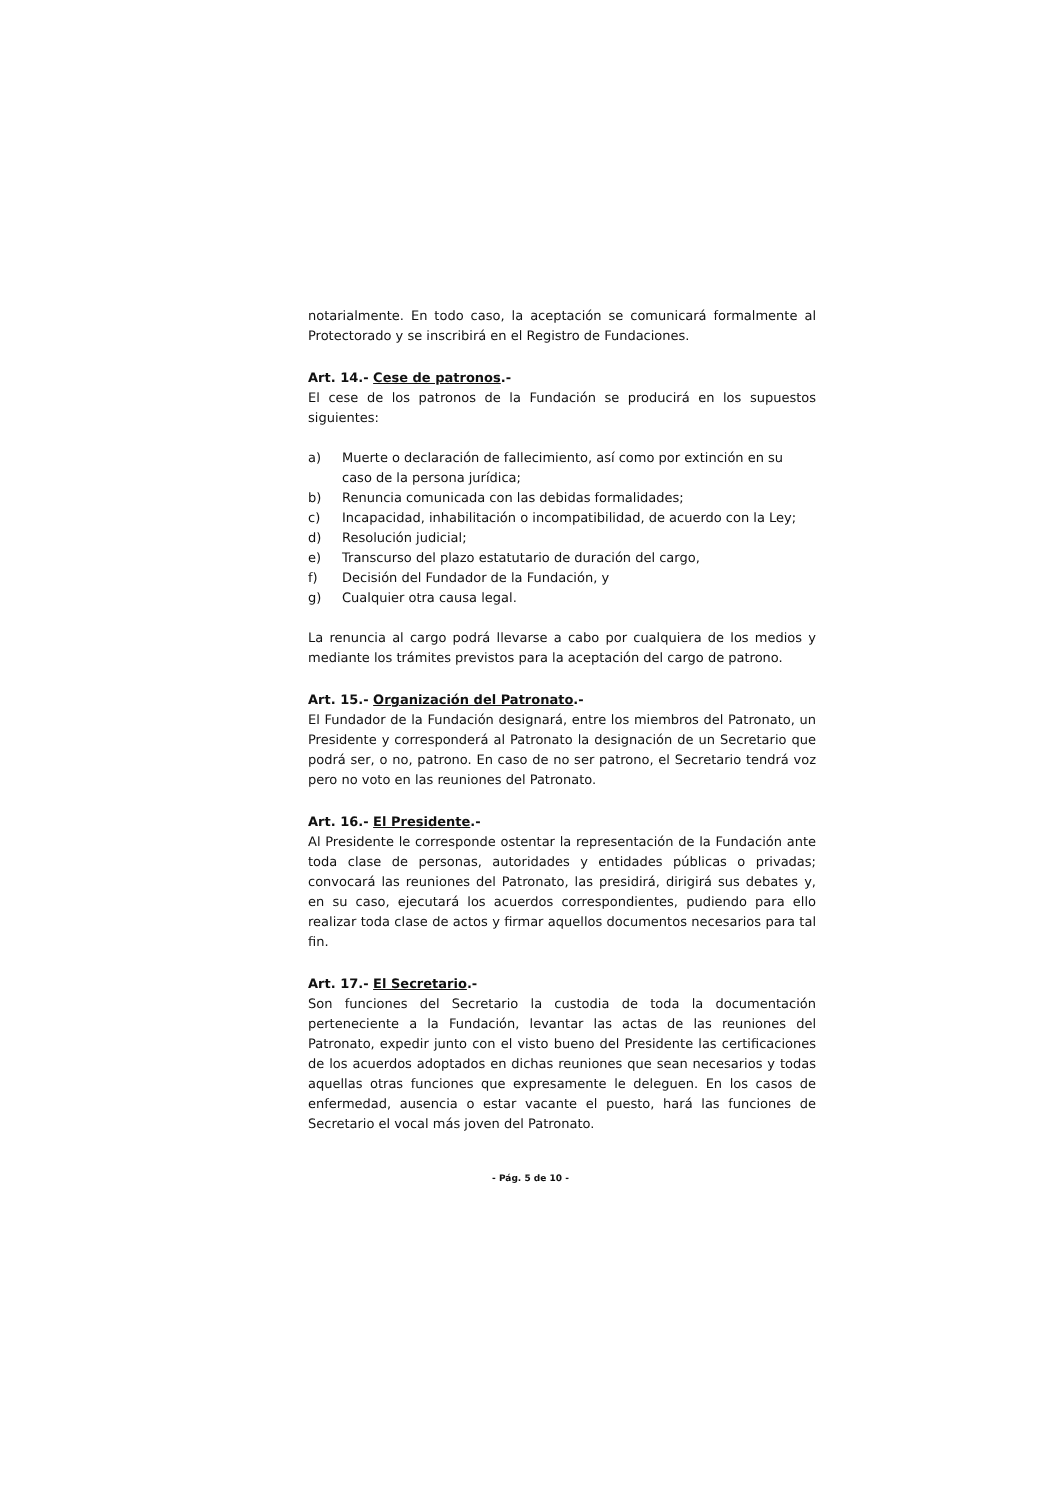notarialmente. En todo caso, la aceptación se comunicará formalmente al Protectorado y se inscribirá en el Registro de Fundaciones.
Art. 14.- Cese de patronos.-
El cese de los patronos de la Fundación se producirá en los supuestos siguientes:
a) Muerte o declaración de fallecimiento, así como por extinción en su caso de la persona jurídica;
b) Renuncia comunicada con las debidas formalidades;
c) Incapacidad, inhabilitación o incompatibilidad, de acuerdo con la Ley;
d) Resolución judicial;
e) Transcurso del plazo estatutario de duración del cargo,
f) Decisión del Fundador de la Fundación, y
g) Cualquier otra causa legal.
La renuncia al cargo podrá llevarse a cabo por cualquiera de los medios y mediante los trámites previstos para la aceptación del cargo de patrono.
Art. 15.- Organización del Patronato.-
El Fundador de la Fundación designará, entre los miembros del Patronato, un Presidente y corresponderá al Patronato la designación de un Secretario que podrá ser, o no, patrono. En caso de no ser patrono, el Secretario tendrá voz pero no voto en las reuniones del Patronato.
Art. 16.- El Presidente.-
Al Presidente le corresponde ostentar la representación de la Fundación ante toda clase de personas, autoridades y entidades públicas o privadas; convocará las reuniones del Patronato, las presidirá, dirigirá sus debates y, en su caso, ejecutará los acuerdos correspondientes, pudiendo para ello realizar toda clase de actos y firmar aquellos documentos necesarios para tal fin.
Art. 17.- El Secretario.-
Son funciones del Secretario la custodia de toda la documentación perteneciente a la Fundación, levantar las actas de las reuniones del Patronato, expedir junto con el visto bueno del Presidente las certificaciones de los acuerdos adoptados en dichas reuniones que sean necesarios y todas aquellas otras funciones que expresamente le deleguen. En los casos de enfermedad, ausencia o estar vacante el puesto, hará las funciones de Secretario el vocal más joven del Patronato.
- Pág. 5 de 10 -